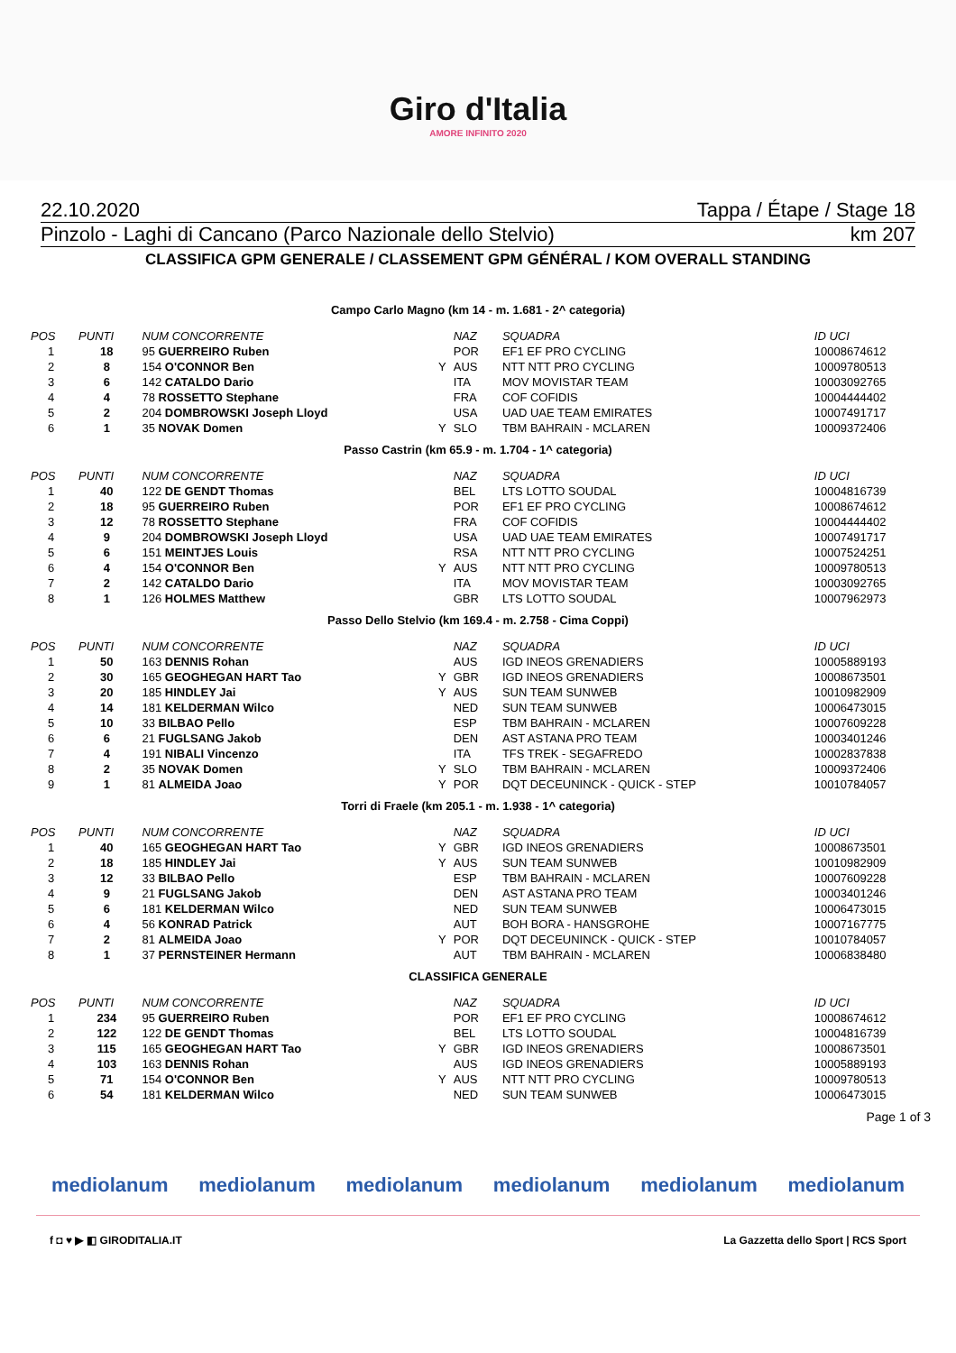Giro d'Italia
AMORE INFINITO 2020
22.10.2020 Tappa / Étape / Stage 18
Pinzolo - Laghi di Cancano (Parco Nazionale dello Stelvio) km 207
CLASSIFICA GPM GENERALE / CLASSEMENT GPM GÉNÉRAL / KOM OVERALL STANDING
| Campo Carlo Magno (km 14 - m. 1.681 - 2^ categoria) | | | | | | | |
| POS | PUNTI | NUM CONCORRENTE | | NAZ | SQUADRA | | ID UCI |
| 1 | 18 | 95 GUERREIRO Ruben | | POR | EF1 EF PRO CYCLING | | 10008674612 |
| 2 | 8 | 154 O'CONNOR Ben | Y | AUS | NTT NTT PRO CYCLING | | 10009780513 |
| 3 | 6 | 142 CATALDO Dario | | ITA | MOV MOVISTAR TEAM | | 10003092765 |
| 4 | 4 | 78 ROSSETTO Stephane | | FRA | COF COFIDIS | | 10004444402 |
| 5 | 2 | 204 DOMBROWSKI Joseph Lloyd | | USA | UAD UAE TEAM EMIRATES | | 10007491717 |
| 6 | 1 | 35 NOVAK Domen | Y | SLO | TBM BAHRAIN - MCLAREN | | 10009372406 |
| Passo Castrin (km 65.9 - m. 1.704 - 1^ categoria) | | | | | | | |
| POS | PUNTI | NUM CONCORRENTE | | NAZ | SQUADRA | | ID UCI |
| 1 | 40 | 122 DE GENDT Thomas | | BEL | LTS LOTTO SOUDAL | | 10004816739 |
| 2 | 18 | 95 GUERREIRO Ruben | | POR | EF1 EF PRO CYCLING | | 10008674612 |
| 3 | 12 | 78 ROSSETTO Stephane | | FRA | COF COFIDIS | | 10004444402 |
| 4 | 9 | 204 DOMBROWSKI Joseph Lloyd | | USA | UAD UAE TEAM EMIRATES | | 10007491717 |
| 5 | 6 | 151 MEINTJES Louis | | RSA | NTT NTT PRO CYCLING | | 10007524251 |
| 6 | 4 | 154 O'CONNOR Ben | Y | AUS | NTT NTT PRO CYCLING | | 10009780513 |
| 7 | 2 | 142 CATALDO Dario | | ITA | MOV MOVISTAR TEAM | | 10003092765 |
| 8 | 1 | 126 HOLMES Matthew | | GBR | LTS LOTTO SOUDAL | | 10007962973 |
| Passo Dello Stelvio (km 169.4 - m. 2.758 - Cima Coppi) | | | | | | | |
| POS | PUNTI | NUM CONCORRENTE | | NAZ | SQUADRA | | ID UCI |
| 1 | 50 | 163 DENNIS Rohan | | AUS | IGD INEOS GRENADIERS | | 10005889193 |
| 2 | 30 | 165 GEOGHEGAN HART Tao | Y | GBR | IGD INEOS GRENADIERS | | 10008673501 |
| 3 | 20 | 185 HINDLEY Jai | Y | AUS | SUN TEAM SUNWEB | | 10010982909 |
| 4 | 14 | 181 KELDERMAN Wilco | | NED | SUN TEAM SUNWEB | | 10006473015 |
| 5 | 10 | 33 BILBAO Pello | | ESP | TBM BAHRAIN - MCLAREN | | 10007609228 |
| 6 | 6 | 21 FUGLSANG Jakob | | DEN | AST ASTANA PRO TEAM | | 10003401246 |
| 7 | 4 | 191 NIBALI Vincenzo | | ITA | TFS TREK - SEGAFREDO | | 10002837838 |
| 8 | 2 | 35 NOVAK Domen | Y | SLO | TBM BAHRAIN - MCLAREN | | 10009372406 |
| 9 | 1 | 81 ALMEIDA Joao | Y | POR | DQT DECEUNINCK - QUICK - STEP | | 10010784057 |
| Torri di Fraele (km 205.1 - m. 1.938 - 1^ categoria) | | | | | | | |
| POS | PUNTI | NUM CONCORRENTE | | NAZ | SQUADRA | | ID UCI |
| 1 | 40 | 165 GEOGHEGAN HART Tao | Y | GBR | IGD INEOS GRENADIERS | | 10008673501 |
| 2 | 18 | 185 HINDLEY Jai | Y | AUS | SUN TEAM SUNWEB | | 10010982909 |
| 3 | 12 | 33 BILBAO Pello | | ESP | TBM BAHRAIN - MCLAREN | | 10007609228 |
| 4 | 9 | 21 FUGLSANG Jakob | | DEN | AST ASTANA PRO TEAM | | 10003401246 |
| 5 | 6 | 181 KELDERMAN Wilco | | NED | SUN TEAM SUNWEB | | 10006473015 |
| 6 | 4 | 56 KONRAD Patrick | | AUT | BOH BORA - HANSGROHE | | 10007167775 |
| 7 | 2 | 81 ALMEIDA Joao | Y | POR | DQT DECEUNINCK - QUICK - STEP | | 10010784057 |
| 8 | 1 | 37 PERNSTEINER Hermann | | AUT | TBM BAHRAIN - MCLAREN | | 10006838480 |
| CLASSIFICA GENERALE | | | | | | | |
| POS | PUNTI | NUM CONCORRENTE | | NAZ | SQUADRA | | ID UCI |
| 1 | 234 | 95 GUERREIRO Ruben | | POR | EF1 EF PRO CYCLING | | 10008674612 |
| 2 | 122 | 122 DE GENDT Thomas | | BEL | LTS LOTTO SOUDAL | | 10004816739 |
| 3 | 115 | 165 GEOGHEGAN HART Tao | Y | GBR | IGD INEOS GRENADIERS | | 10008673501 |
| 4 | 103 | 163 DENNIS Rohan | | AUS | IGD INEOS GRENADIERS | | 10005889193 |
| 5 | 71 | 154 O'CONNOR Ben | Y | AUS | NTT NTT PRO CYCLING | | 10009780513 |
| 6 | 54 | 181 KELDERMAN Wilco | | NED | SUN TEAM SUNWEB | | 10006473015 |
Page 1 of 3
mediolanum mediolanum mediolanum mediolanum mediolanum mediolanum
f ◘ ♥ ▶ ◧ GIRODITALIA.IT La Gazzetta dello Sport | RCS Sport